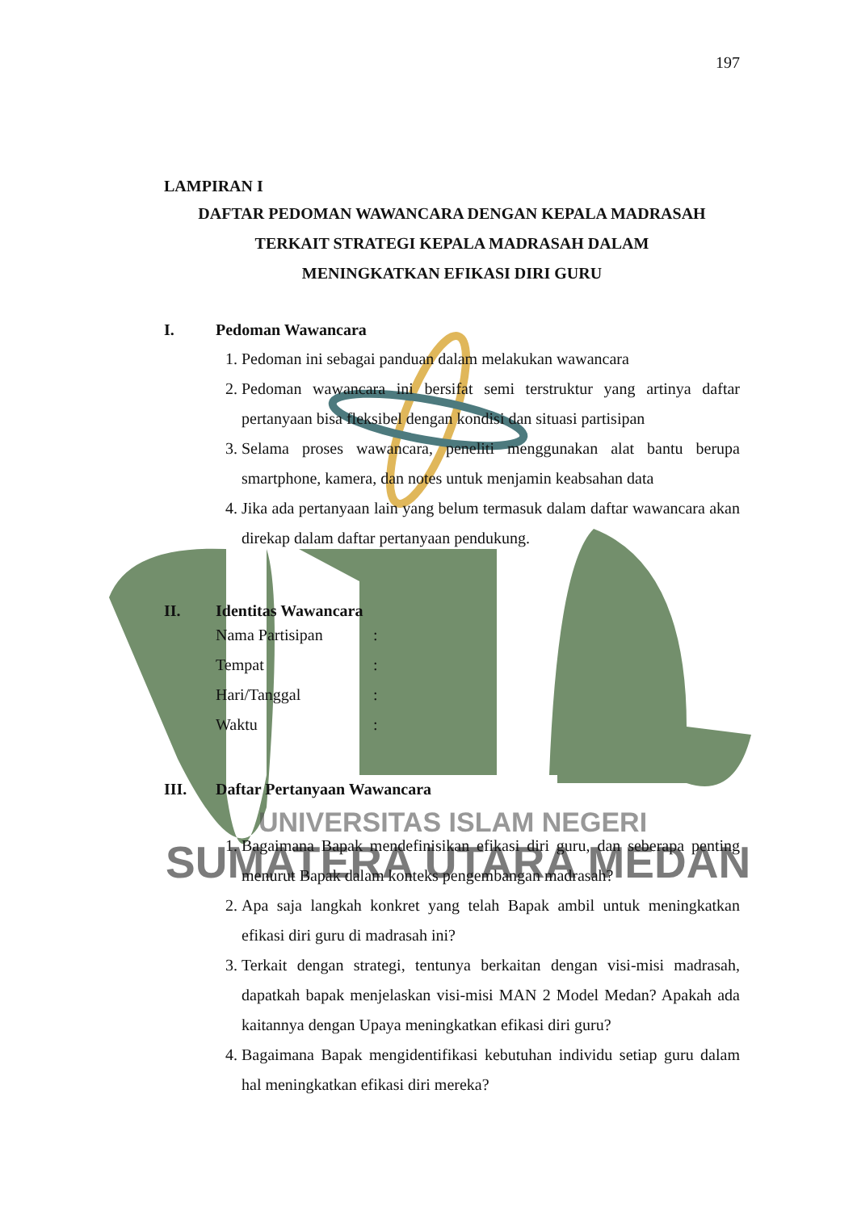UNIVERSITAS ISLAM NEGERI
SUMATERA UTARA MEDAN
197
LAMPIRAN I
DAFTAR PEDOMAN WAWANCARA DENGAN KEPALA MADRASAH
TERKAIT STRATEGI KEPALA MADRASAH DALAM
MENINGKATKAN EFIKASI DIRI GURU
I. Pedoman Wawancara
1. Pedoman ini sebagai panduan dalam melakukan wawancara
2. Pedoman wawancara ini bersifat semi terstruktur yang artinya daftar pertanyaan bisa fleksibel dengan kondisi dan situasi partisipan
3. Selama proses wawancara, peneliti menggunakan alat bantu berupa smartphone, kamera, dan notes untuk menjamin keabsahan data
4. Jika ada pertanyaan lain yang belum termasuk dalam daftar wawancara akan direkap dalam daftar pertanyaan pendukung.
II. Identitas Wawancara
Nama Partisipan:
Tempat:
Hari/Tanggal:
Waktu:
III. Daftar Pertanyaan Wawancara
1. Bagaimana Bapak mendefinisikan efikasi diri guru, dan seberapa penting menurut Bapak dalam konteks pengembangan madrasah?
2. Apa saja langkah konkret yang telah Bapak ambil untuk meningkatkan efikasi diri guru di madrasah ini?
3. Terkait dengan strategi, tentunya berkaitan dengan visi-misi madrasah, dapatkah bapak menjelaskan visi-misi MAN 2 Model Medan? Apakah ada kaitannya dengan Upaya meningkatkan efikasi diri guru?
4. Bagaimana Bapak mengidentifikasi kebutuhan individu setiap guru dalam hal meningkatkan efikasi diri mereka?